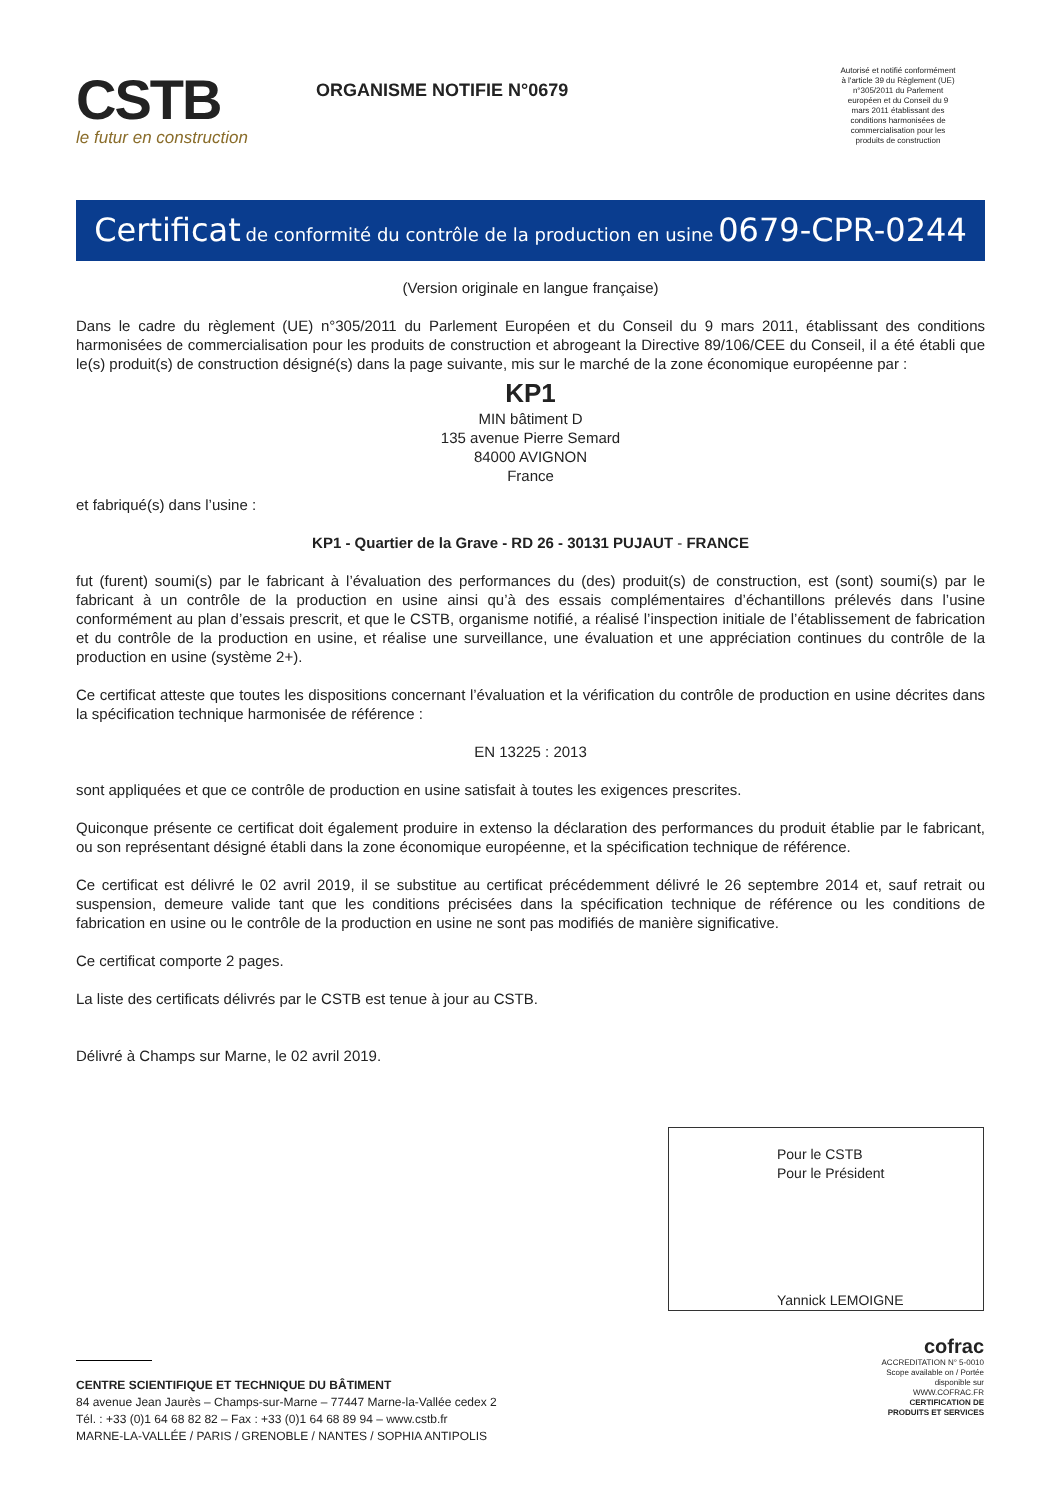CSTB
le futur en construction
ORGANISME NOTIFIE N°0679
Autorisé et notifié conformément à l'article 39 du Règlement (UE) n°305/2011 du Parlement européen et du Conseil du 9 mars 2011 établissant des conditions harmonisées de commercialisation pour les produits de construction
Certificat de conformité du contrôle de la production en usine 0679-CPR-0244
(Version originale en langue française)
Dans le cadre du règlement (UE) n°305/2011 du Parlement Européen et du Conseil du 9 mars 2011, établissant des conditions harmonisées de commercialisation pour les produits de construction et abrogeant la Directive 89/106/CEE du Conseil, il a été établi que le(s) produit(s) de construction désigné(s) dans la page suivante, mis sur le marché de la zone économique européenne par :
KP1
MIN bâtiment D
135 avenue Pierre Semard
84000 AVIGNON
France
et fabriqué(s) dans l’usine :
KP1 - Quartier de la Grave - RD 26 - 30131 PUJAUT - FRANCE
fut (furent) soumi(s) par le fabricant à l’évaluation des performances du (des) produit(s) de construction, est (sont) soumi(s) par le fabricant à un contrôle de la production en usine ainsi qu’à des essais complémentaires d’échantillons prélevés dans l’usine conformément au plan d’essais prescrit, et que le CSTB, organisme notifié, a réalisé l’inspection initiale de l’établissement de fabrication et du contrôle de la production en usine, et réalise une surveillance, une évaluation et une appréciation continues du contrôle de la production en usine (système 2+).
Ce certificat atteste que toutes les dispositions concernant l’évaluation et la vérification du contrôle de production en usine décrites dans la spécification technique harmonisée de référence :
EN 13225 : 2013
sont appliquées et que ce contrôle de production en usine satisfait à toutes les exigences prescrites.
Quiconque présente ce certificat doit également produire in extenso la déclaration des performances du produit établie par le fabricant, ou son représentant désigné établi dans la zone économique européenne, et la spécification technique de référence.
Ce certificat est délivré le 02 avril 2019, il se substitue au certificat précédemment délivré le 26 septembre 2014 et, sauf retrait ou suspension, demeure valide tant que les conditions précisées dans la spécification technique de référence ou les conditions de fabrication en usine ou le contrôle de la production en usine ne sont pas modifiés de manière significative.
Ce certificat comporte 2 pages.
La liste des certificats délivrés par le CSTB est tenue à jour au CSTB.
Délivré à Champs sur Marne, le 02 avril 2019.
Pour le CSTB
Pour le Président
Yannick LEMOIGNE
CENTRE SCIENTIFIQUE ET TECHNIQUE DU BÂTIMENT
84 avenue Jean Jaurès – Champs-sur-Marne – 77447 Marne-la-Vallée cedex 2
Tél. : +33 (0)1 64 68 82 82 – Fax : +33 (0)1 64 68 89 94 – www.cstb.fr
MARNE-LA-VALLÉE / PARIS / GRENOBLE / NANTES / SOPHIA ANTIPOLIS
cofrac
ACCREDITATION N° 5-0010 Scope available on / Portée disponible sur WWW.COFRAC.FR
CERTIFICATION DE PRODUITS ET SERVICES